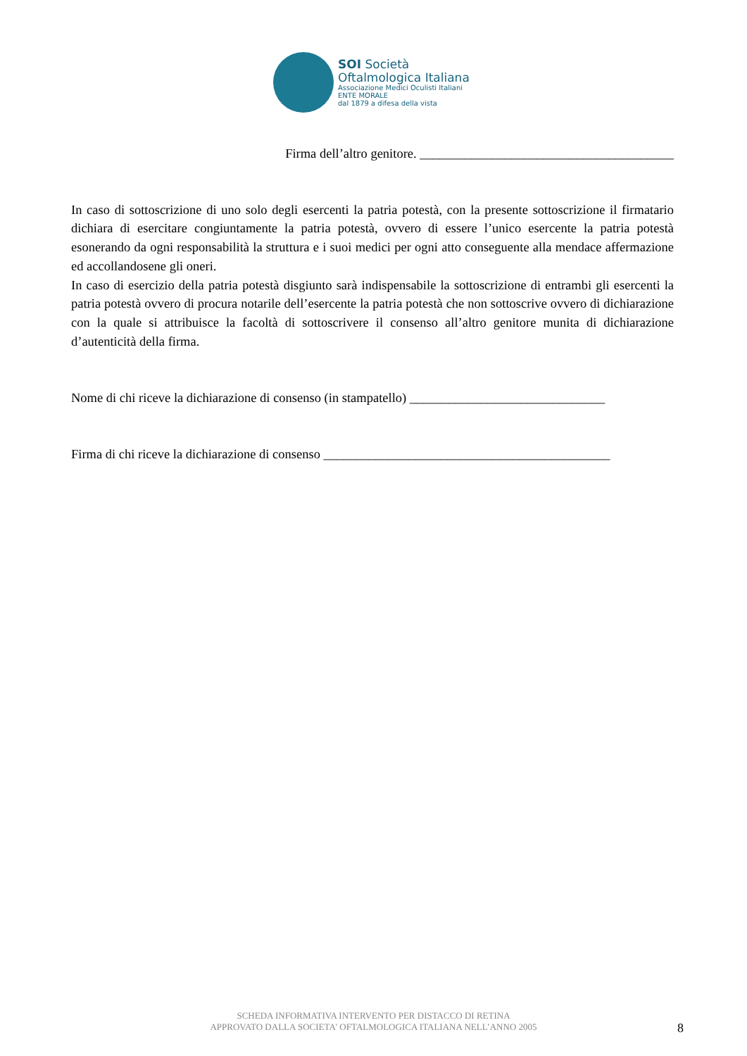SOI Società
Oftalmologica Italiana
Associazione Medici Oculisti Italiani
ENTE MORALE
dal 1879 a difesa della vista
Firma dell’altro genitore. _______________________________________
In caso di sottoscrizione di uno solo degli esercenti la patria potestà, con la presente sottoscrizione il firmatario dichiara di esercitare congiuntamente la patria potestà, ovvero di essere l’unico esercente la patria potestà esonerando da ogni responsabilità la struttura e i suoi medici per ogni atto conseguente alla mendace affermazione ed accollandosene gli oneri.
In caso di esercizio della patria potestà disgiunto sarà indispensabile la sottoscrizione di entrambi gli esercenti la patria potestà ovvero di procura notarile dell’esercente la patria potestà che non sottoscrive ovvero di dichiarazione con la quale si attribuisce la facoltà di sottoscrivere il consenso all’altro genitore munita di dichiarazione d’autenticità della firma.
Nome di chi riceve la dichiarazione di consenso (in stampatello) ______________________________
Firma di chi riceve la dichiarazione di consenso ____________________________________________
SCHEDA INFORMATIVA INTERVENTO PER DISTACCO DI RETINA
APPROVATO DALLA SOCIETA' OFTALMOLOGICA ITALIANA NELL’ANNO 2005
8